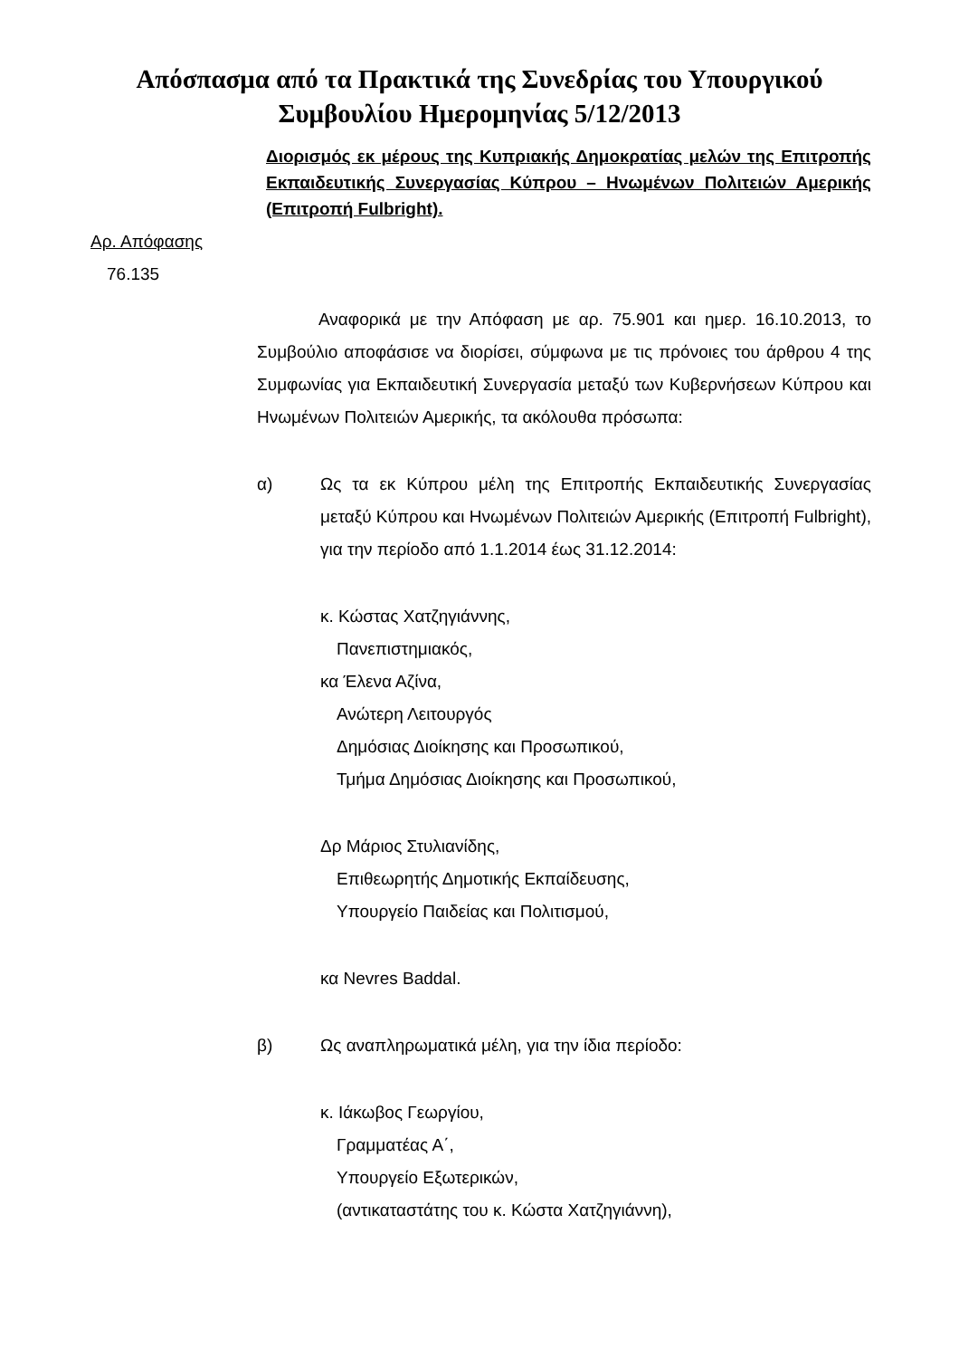Απόσπασμα από τα Πρακτικά της Συνεδρίας του Υπουργικού
Συμβουλίου Ημερομηνίας 5/12/2013
Διορισμός εκ μέρους της Κυπριακής Δημοκρατίας μελών της Επιτροπής Εκπαιδευτικής Συνεργασίας Κύπρου – Ηνωμένων Πολιτειών Αμερικής (Επιτροπή Fulbright).
Αρ. Απόφασης
76.135
Αναφορικά με την Απόφαση με αρ. 75.901 και ημερ. 16.10.2013, το Συμβούλιο αποφάσισε να διορίσει, σύμφωνα με τις πρόνοιες του άρθρου 4 της Συμφωνίας για Εκπαιδευτική Συνεργασία μεταξύ των Κυβερνήσεων Κύπρου και Ηνωμένων Πολιτειών Αμερικής, τα ακόλουθα πρόσωπα:
α) Ως τα εκ Κύπρου μέλη της Επιτροπής Εκπαιδευτικής Συνεργασίας μεταξύ Κύπρου και Ηνωμένων Πολιτειών Αμερικής (Επιτροπή Fulbright), για την περίοδο από 1.1.2014 έως 31.12.2014:
κ. Κώστας Χατζηγιάννης,
Πανεπιστημιακός,
κα Έλενα Αζίνα,
Ανώτερη Λειτουργός
Δημόσιας Διοίκησης και Προσωπικού,
Τμήμα Δημόσιας Διοίκησης και Προσωπικού,
Δρ Μάριος Στυλιανίδης,
Επιθεωρητής Δημοτικής Εκπαίδευσης,
Υπουργείο Παιδείας και Πολιτισμού,
κα Nevres Baddal.
β) Ως αναπληρωματικά μέλη, για την ίδια περίοδο:
κ. Ιάκωβος Γεωργίου,
Γραμματέας Α΄,
Υπουργείο Εξωτερικών,
(αντικαταστάτης του κ. Κώστα Χατζηγιάννη),